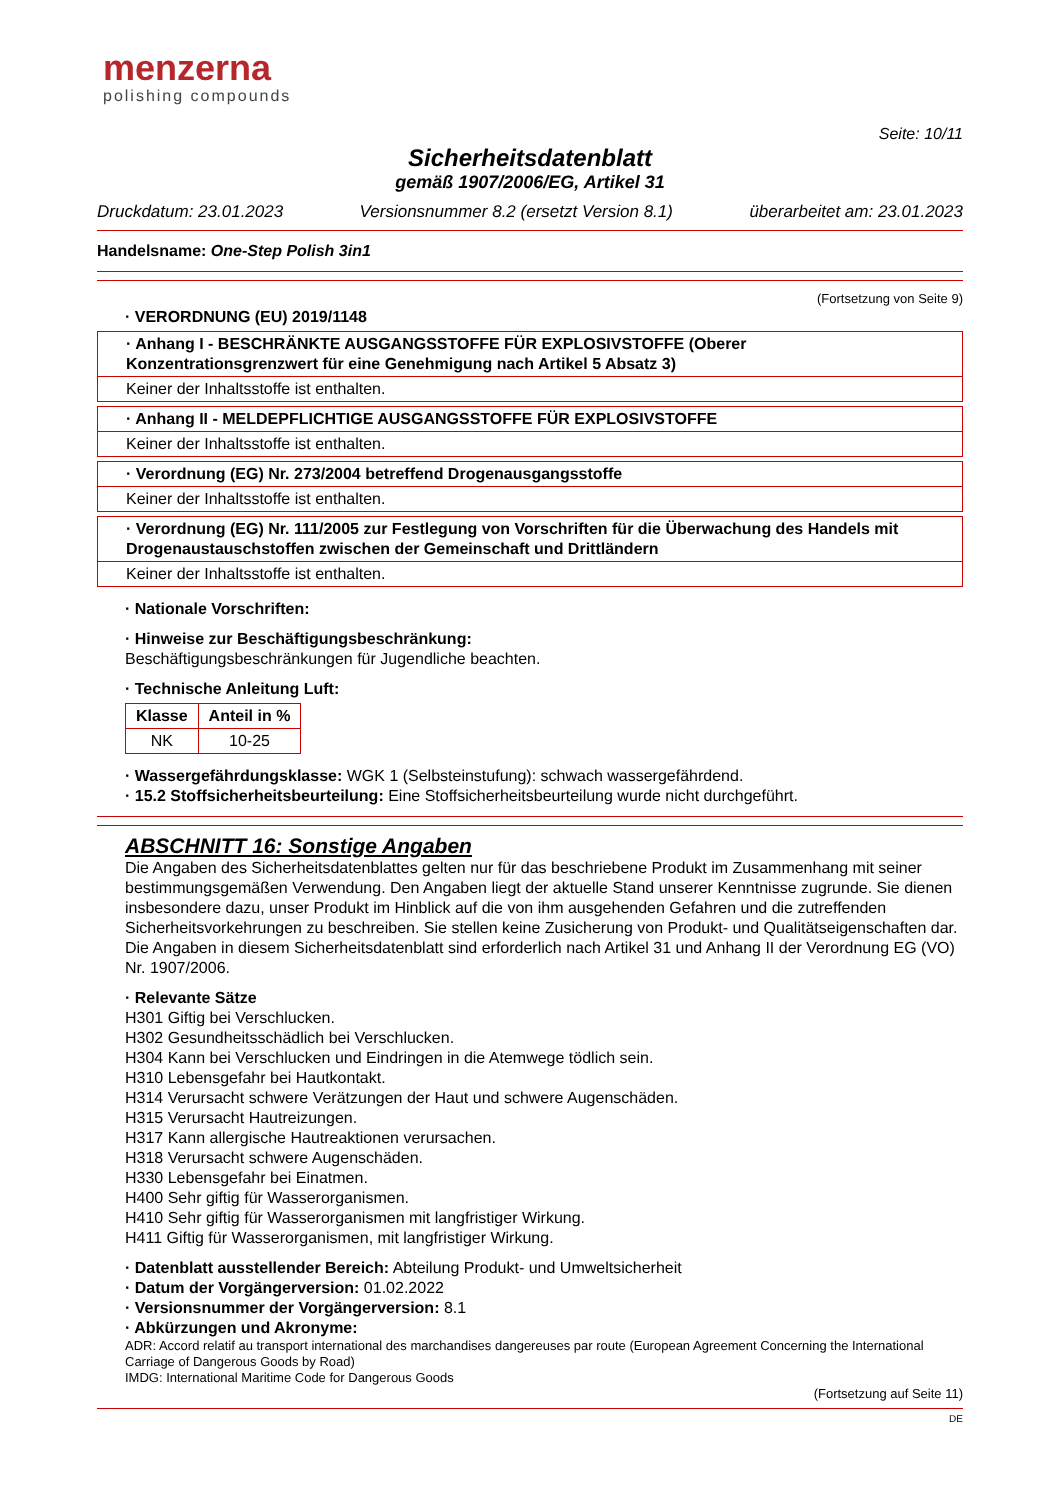menzerna
polishing compounds
Seite: 10/11
Sicherheitsdatenblatt
gemäß 1907/2006/EG, Artikel 31
Druckdatum: 23.01.2023 Versionsnummer 8.2 (ersetzt Version 8.1) überarbeitet am: 23.01.2023
Handelsname: One-Step Polish 3in1
(Fortsetzung von Seite 9)
· VERORDNUNG (EU) 2019/1148
· Anhang I - BESCHRÄNKTE AUSGANGSSTOFFE FÜR EXPLOSIVSTOFFE (Oberer Konzentrationsgrenzwert für eine Genehmigung nach Artikel 5 Absatz 3)
Keiner der Inhaltsstoffe ist enthalten.
· Anhang II - MELDEPFLICHTIGE AUSGANGSSTOFFE FÜR EXPLOSIVSTOFFE
Keiner der Inhaltsstoffe ist enthalten.
· Verordnung (EG) Nr. 273/2004 betreffend Drogenausgangsstoffe
Keiner der Inhaltsstoffe ist enthalten.
· Verordnung (EG) Nr. 111/2005 zur Festlegung von Vorschriften für die Überwachung des Handels mit Drogenaustauschstoffen zwischen der Gemeinschaft und Drittländern
Keiner der Inhaltsstoffe ist enthalten.
· Nationale Vorschriften:
· Hinweise zur Beschäftigungsbeschränkung:
Beschäftigungsbeschränkungen für Jugendliche beachten.
· Technische Anleitung Luft:
| Klasse | Anteil in % |
| --- | --- |
| NK | 10-25 |
· Wassergefährdungsklasse: WGK 1 (Selbsteinstufung): schwach wassergefährdend.
· 15.2 Stoffsicherheitsbeurteilung: Eine Stoffsicherheitsbeurteilung wurde nicht durchgeführt.
ABSCHNITT 16: Sonstige Angaben
Die Angaben des Sicherheitsdatenblattes gelten nur für das beschriebene Produkt im Zusammenhang mit seiner bestimmungsgemäßen Verwendung. Den Angaben liegt der aktuelle Stand unserer Kenntnisse zugrunde. Sie dienen insbesondere dazu, unser Produkt im Hinblick auf die von ihm ausgehenden Gefahren und die zutreffenden Sicherheitsvorkehrungen zu beschreiben. Sie stellen keine Zusicherung von Produkt- und Qualitätseigenschaften dar. Die Angaben in diesem Sicherheitsdatenblatt sind erforderlich nach Artikel 31 und Anhang II der Verordnung EG (VO) Nr. 1907/2006.
· Relevante Sätze
H301 Giftig bei Verschlucken.
H302 Gesundheitsschädlich bei Verschlucken.
H304 Kann bei Verschlucken und Eindringen in die Atemwege tödlich sein.
H310 Lebensgefahr bei Hautkontakt.
H314 Verursacht schwere Verätzungen der Haut und schwere Augenschäden.
H315 Verursacht Hautreizungen.
H317 Kann allergische Hautreaktionen verursachen.
H318 Verursacht schwere Augenschäden.
H330 Lebensgefahr bei Einatmen.
H400 Sehr giftig für Wasserorganismen.
H410 Sehr giftig für Wasserorganismen mit langfristiger Wirkung.
H411 Giftig für Wasserorganismen, mit langfristiger Wirkung.
· Datenblatt ausstellender Bereich: Abteilung Produkt- und Umweltsicherheit
· Datum der Vorgängerversion: 01.02.2022
· Versionsnummer der Vorgängerversion: 8.1
· Abkürzungen und Akronyme:
ADR: Accord relatif au transport international des marchandises dangereuses par route (European Agreement Concerning the International Carriage of Dangerous Goods by Road)
IMDG: International Maritime Code for Dangerous Goods
(Fortsetzung auf Seite 11)
DE